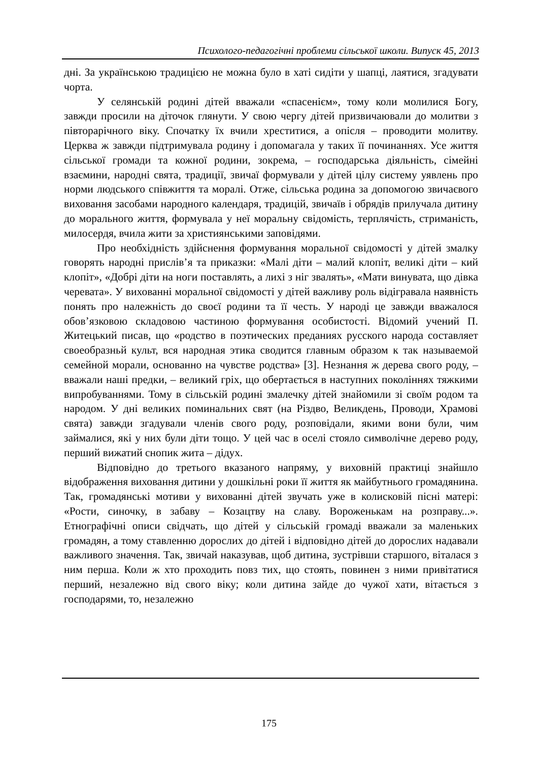Психолого-педагогічні проблеми сільської школи. Випуск 45, 2013
дні. За українською традицією не можна було в хаті сидіти у шапці, лаятися, згадувати чорта.
У селянській родині дітей вважали «спасенієм», тому коли молилися Богу, завжди просили на діточок глянути. У свою чергу дітей призвичаювали до молитви з півторарічного віку. Спочатку їх вчили хреститися, а опісля – проводити молитву. Церква ж завжди підтримувала родину і допомагала у таких її починаннях. Усе життя сільської громади та кожної родини, зокрема, – господарська діяльність, сімейні взаємини, народні свята, традиції, звичаї формували у дітей цілу систему уявлень про норми людського співжиття та моралі. Отже, сільська родина за допомогою звичаєвого виховання засобами народного календаря, традицій, звичаїв і обрядів прилучала дитину до морального життя, формувала у неї моральну свідомість, терплячість, стриманість, милосердя, вчила жити за християнськими заповідями.
Про необхідність здійснення формування моральної свідомості у дітей змалку говорять народні прислів’я та приказки: «Малі діти – малий клопіт, великі діти – кий клопіт», «Добрі діти на ноги поставлять, а лихі з ніг звалять», «Мати винувата, що дівка черевата». У вихованні моральної свідомості у дітей важливу роль відігравала наявність понять про належність до своєї родини та її честь. У народі це завжди вважалося обов’язковою складовою частиною формування особистості. Відомий учений П. Житецький писав, що «родство в поэтических преданиях русского народа составляет своеобразньй культ, вся народная этика сводится главным образом к так называемой семейной морали, основанно на чувстве родства» [3]. Незнання ж дерева свого роду, – вважали наші предки, – великий гріх, що обертається в наступних поколіннях тяжкими випробуваннями. Тому в сільській родині змалечку дітей знайомили зі своїм родом та народом. У дні великих поминальних свят (на Різдво, Великдень, Проводи, Храмові свята) завжди згадували членів свого роду, розповідали, якими вони були, чим займалися, які у них були діти тощо. У цей час в оселі стояло символічне дерево роду, перший вижатий снопик жита – дідух.
Відповідно до третього вказаного напряму, у виховній практиці знайшло відображення виховання дитини у дошкільні роки її життя як майбутнього громадянина. Так, громадянські мотиви у вихованні дітей звучать уже в колисковій пісні матері: «Рости, синочку, в забаву – Козацтву на славу. Вороженькам на розправу...». Етнографічні описи свідчать, що дітей у сільській громаді вважали за маленьких громадян, а тому ставленню дорослих до дітей і відповідно дітей до дорослих надавали важливого значення. Так, звичай наказував, щоб дитина, зустрівши старшого, віталася з ним перша. Коли ж хто проходить повз тих, що стоять, повинен з ними привітатися перший, незалежно від свого віку; коли дитина зайде до чужої хати, вітається з господарями, то, незалежно
175